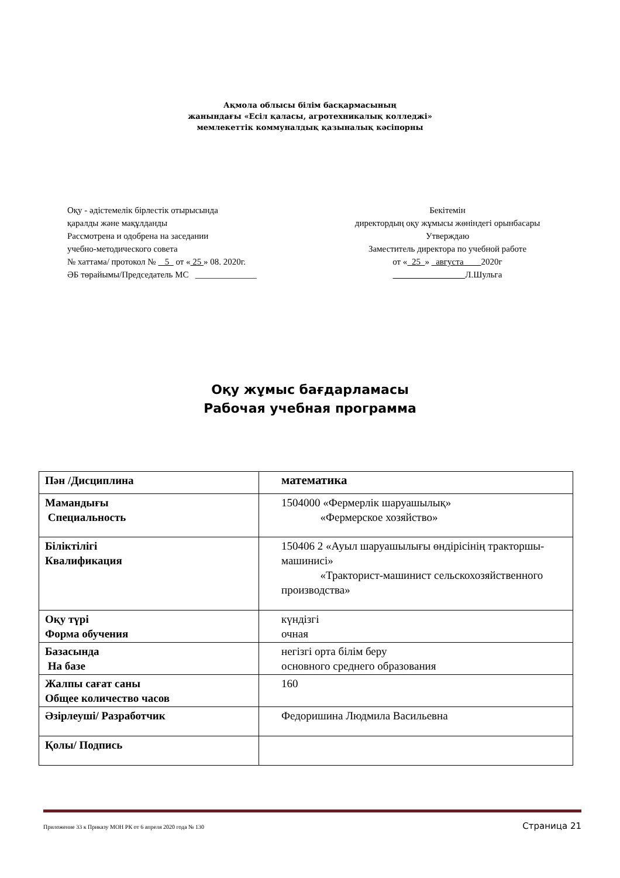Ақмола облысы білім басқармасының
жанындағы «Есіл қаласы, агротехникалық колледжі»
мемлекеттік коммуналдық қазыналық кәсіпорны
Оқу - әдістемелік бірлестік отырысында
қаралды және мақұлданды
Рассмотрена и одобрена на заседании
учебно-методического совета
№ хаттама/ протокол № 5 от « 25 » 08. 2020г.
ӘБ төрайымы/Председатель МС ______________
Бекітемін
директордың оқу жұмысы жөніндегі орынбасары
Утверждаю
Заместитель директора по учебной работе
от « 25 » августа 2020г
Л.Шульга
Оқу жұмыс бағдарламасы
Рабочая учебная программа
| Пән /Дисциплина | математика |
| Мамандығы Специальность | 1504000 «Фермерлік шаруашылық» «Фермерское хозяйство» |
| Біліктілігі Квалификация | 150406 2 «Ауыл шаруашылығы өндірісінің тракторшы- машинисі» «Тракторист-машинист сельскохозяйственного производства» |
| Оқу түрі Форма обучения | күндізгі очная |
| Базасында На базе | негізгі орта білім беру основного среднего образования |
| Жалпы сағат саны Общее количество часов | 160 |
| Әзірлеуші/ Разработчик | Федоришина Людмила Васильевна |
| Қолы/ Подпись | |
Приложение 33 к Приказу МОН РК от 6 апреля 2020 года № 130 Страница 21